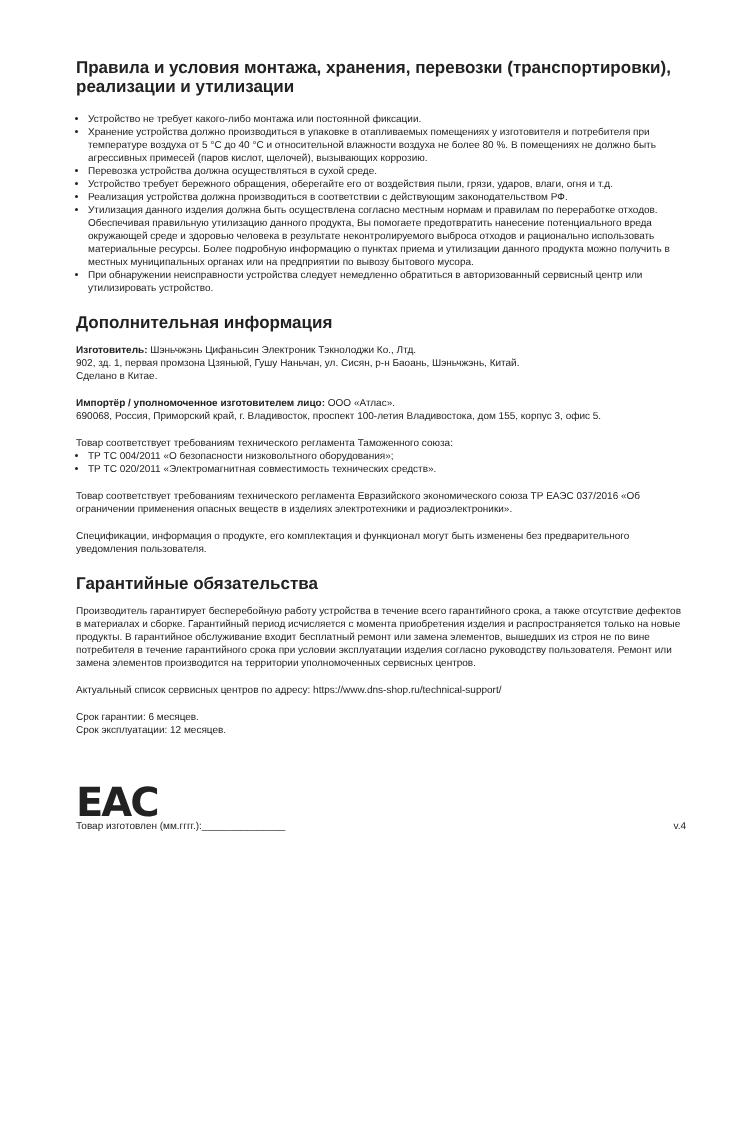Правила и условия монтажа, хранения, перевозки (транспортировки), реализации и утилизации
Устройство не требует какого-либо монтажа или постоянной фиксации.
Хранение устройства должно производиться в упаковке в отапливаемых помещениях у изготовителя и потребителя при температуре воздуха от 5 °С до 40 °С и относительной влажности воздуха не более 80 %. В помещениях не должно быть агрессивных примесей (паров кислот, щелочей), вызывающих коррозию.
Перевозка устройства должна осуществляться в сухой среде.
Устройство требует бережного обращения, оберегайте его от воздействия пыли, грязи, ударов, влаги, огня и т.д.
Реализация устройства должна производиться в соответствии с действующим законодательством РФ.
Утилизация данного изделия должна быть осуществлена согласно местным нормам и правилам по переработке отходов. Обеспечивая правильную утилизацию данного продукта, Вы помогаете предотвратить нанесение потенциального вреда окружающей среде и здоровью человека в результате неконтролируемого выброса отходов и рационально использовать материальные ресурсы. Более подробную информацию о пунктах приема и утилизации данного продукта можно получить в местных муниципальных органах или на предприятии по вывозу бытового мусора.
При обнаружении неисправности устройства следует немедленно обратиться в авторизованный сервисный центр или утилизировать устройство.
Дополнительная информация
Изготовитель: Шэньчжэнь Цифаньсин Электроник Тэкнолоджи Ко., Лтд.
902, зд. 1, первая промзона Цзяньюй, Гушу Наньчан, ул. Сисян, р-н Баоань, Шэньчжэнь, Китай.
Сделано в Китае.
Импортёр / уполномоченное изготовителем лицо: ООО «Атлас».
690068, Россия, Приморский край, г. Владивосток, проспект 100-летия Владивостока, дом 155, корпус 3, офис 5.
Товар соответствует требованиям технического регламента Таможенного союза:
ТР ТС 004/2011 «О безопасности низковольтного оборудования»;
ТР ТС 020/2011 «Электромагнитная совместимость технических средств».
Товар соответствует требованиям технического регламента Евразийского экономического союза ТР ЕАЭС 037/2016 «Об ограничении применения опасных веществ в изделиях электротехники и радиоэлектроники».
Спецификации, информация о продукте, его комплектация и функционал могут быть изменены без предварительного уведомления пользователя.
Гарантийные обязательства
Производитель гарантирует бесперебойную работу устройства в течение всего гарантийного срока, а также отсутствие дефектов в материалах и сборке. Гарантийный период исчисляется с момента приобретения изделия и распространяется только на новые продукты. В гарантийное обслуживание входит бесплатный ремонт или замена элементов, вышедших из строя не по вине потребителя в течение гарантийного срока при условии эксплуатации изделия согласно руководству пользователя. Ремонт или замена элементов производится на территории уполномоченных сервисных центров.
Актуальный список сервисных центров по адресу: https://www.dns-shop.ru/technical-support/
Срок гарантии: 6 месяцев.
Срок эксплуатации: 12 месяцев.
EAC
Товар изготовлен (мм.гггг.):_______________ v.4